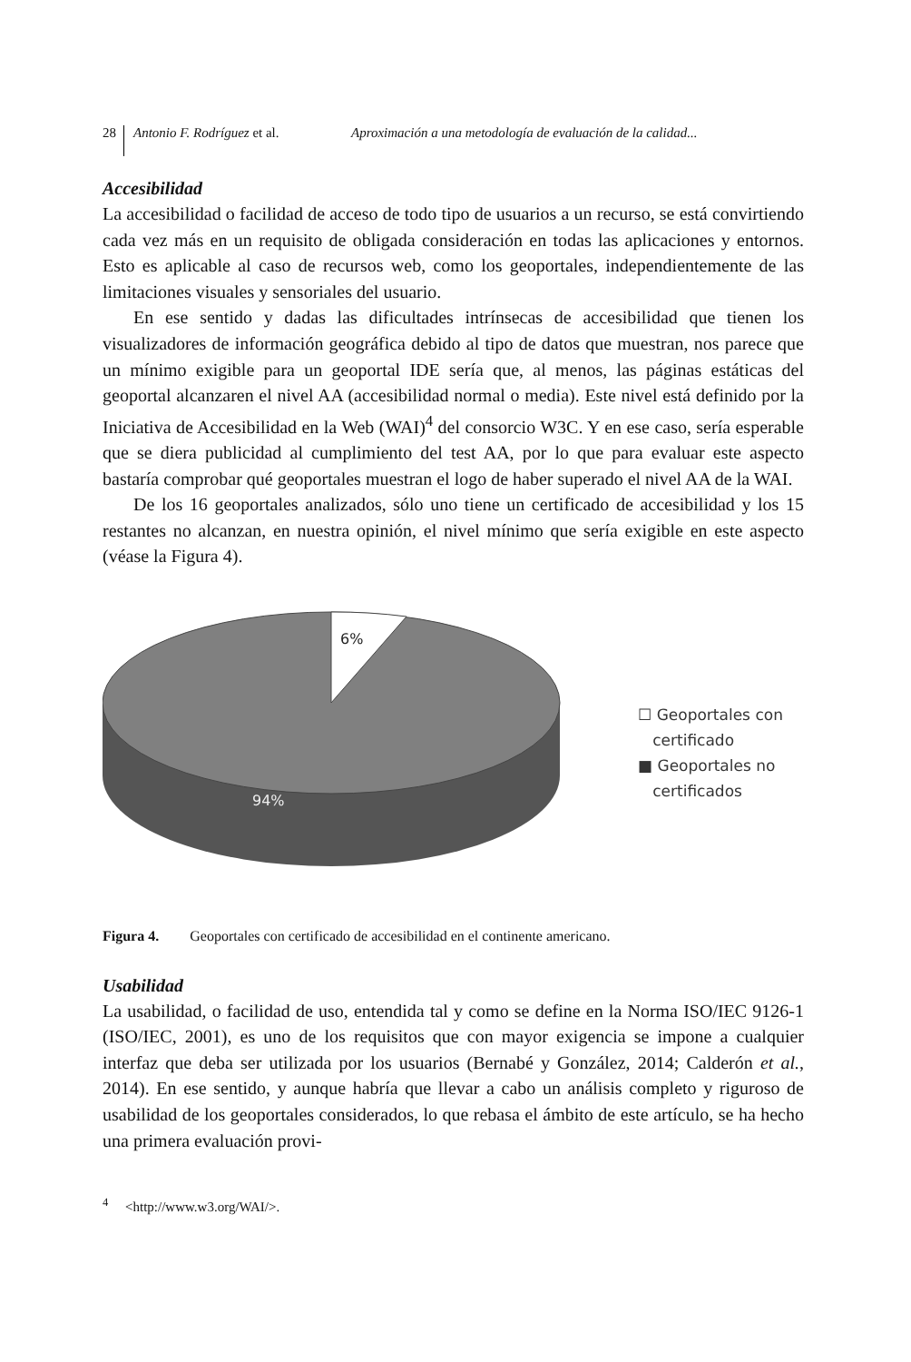28 Antonio F. Rodríguez et al. Aproximación a una metodología de evaluación de la calidad...
Accesibilidad
La accesibilidad o facilidad de acceso de todo tipo de usuarios a un recurso, se está convirtiendo cada vez más en un requisito de obligada consideración en todas las aplicaciones y entornos. Esto es aplicable al caso de recursos web, como los geoportales, independientemente de las limitaciones visuales y sensoriales del usuario.
En ese sentido y dadas las dificultades intrínsecas de accesibilidad que tienen los visualizadores de información geográfica debido al tipo de datos que muestran, nos parece que un mínimo exigible para un geoportal IDE sería que, al menos, las páginas estáticas del geoportal alcanzaren el nivel AA (accesibilidad normal o media). Este nivel está definido por la Iniciativa de Accesibilidad en la Web (WAI)<sup>4</sup> del consorcio W3C. Y en ese caso, sería esperable que se diera publicidad al cumplimiento del test AA, por lo que para evaluar este aspecto bastaría comprobar qué geoportales muestran el logo de haber superado el nivel AA de la WAI.
De los 16 geoportales analizados, sólo uno tiene un certificado de accesibilidad y los 15 restantes no alcanzan, en nuestra opinión, el nivel mínimo que sería exigible en este aspecto (véase la Figura 4).
6%
94%
☐ Geoportales con
certificado
■ Geoportales no
certificados
Figura 4. Geoportales con certificado de accesibilidad en el continente americano.
Usabilidad
La usabilidad, o facilidad de uso, entendida tal y como se define en la Norma ISO/IEC 9126-1 (ISO/IEC, 2001), es uno de los requisitos que con mayor exigencia se impone a cualquier interfaz que deba ser utilizada por los usuarios (Bernabé y González, 2014; Calderón et al., 2014). En ese sentido, y aunque habría que llevar a cabo un análisis completo y riguroso de usabilidad de los geoportales considerados, lo que rebasa el ámbito de este artículo, se ha hecho una primera evaluación provi-
<sup>4</sup> <http://www.w3.org/WAI/>.